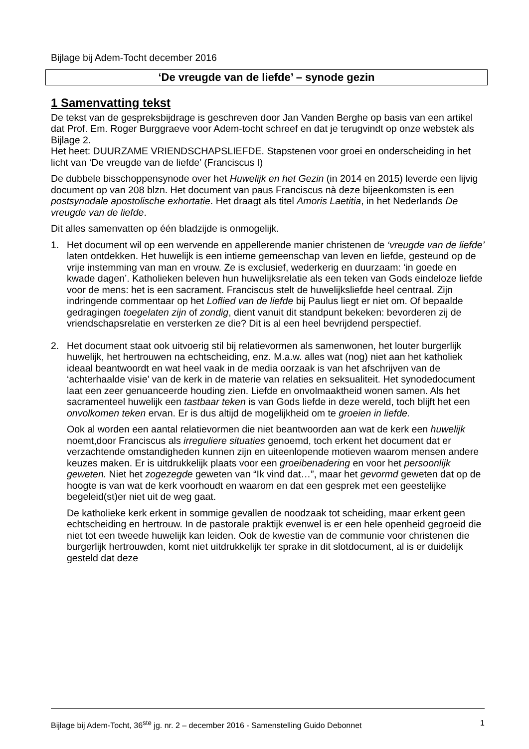Bijlage bij Adem-Tocht december 2016
‘De vreugde van de liefde’ – synode gezin
1 Samenvatting tekst
De tekst van de gespreksbijdrage is geschreven door Jan Vanden Berghe op basis van een artikel dat Prof. Em. Roger Burggraeve voor Adem-tocht schreef en dat je terugvindt op onze webstek als Bijlage 2.
Het heet: DUURZAME VRIENDSCHAPSLIEFDE. Stapstenen voor groei en onderscheiding in het licht van ‘De vreugde van de liefde’ (Franciscus I)
De dubbele bisschoppensynode over het Huwelijk en het Gezin (in 2014 en 2015) leverde een lijvig document op van 208 blzn. Het document van paus Franciscus nà deze bijeenkomsten is een postsynodale apostolische exhortatie. Het draagt als titel Amoris Laetitia, in het Nederlands De vreugde van de liefde.
Dit alles samenvatten op één bladzijde is onmogelijk.
1. Het document wil op een wervende en appellerende manier christenen de ‘vreugde van de liefde’ laten ontdekken. Het huwelijk is een intieme gemeenschap van leven en liefde, gesteund op de vrije instemming van man en vrouw. Ze is exclusief, wederkerig en duurzaam: ‘in goede en kwade dagen’. Katholieken beleven hun huwelijksrelatie als een teken van Gods eindeloze liefde voor de mens: het is een sacrament. Franciscus stelt de huwelijksliefde heel centraal. Zijn indringende commentaar op het Loflied van de liefde bij Paulus liegt er niet om. Of bepaalde gedragingen toegelaten zijn of zondig, dient vanuit dit standpunt bekeken: bevorderen zij de vriendschapsrelatie en versterken ze die? Dit is al een heel bevrijdend perspectief.
2. Het document staat ook uitvoerig stil bij relatievormen als samenwonen, het louter burgerlijk huwelijk, het hertrouwen na echtscheiding, enz. M.a.w. alles wat (nog) niet aan het katholiek ideaal beantwoordt en wat heel vaak in de media oorzaak is van het afschrijven van de ‘achterhaalde visie’ van de kerk in de materie van relaties en seksualiteit. Het synodedocument laat een zeer genuanceerde houding zien. Liefde en onvolmaaktheid wonen samen. Als het sacramenteel huwelijk een tastbaar teken is van Gods liefde in deze wereld, toch blijft het een onvolkomen teken ervan. Er is dus altijd de mogelijkheid om te groeien in liefde.
Ook al worden een aantal relatievormen die niet beantwoorden aan wat de kerk een huwelijk noemt,door Franciscus als irreguliere situaties genoemd, toch erkent het document dat er verzachtende omstandigheden kunnen zijn en uiteenlopende motieven waarom mensen andere keuzes maken. Er is uitdrukkelijk plaats voor een groeibenadering en voor het persoonlijk geweten. Niet het zogezegde geweten van “Ik vind dat…”, maar het gevormd geweten dat op de hoogte is van wat de kerk voorhoudt en waarom en dat een gesprek met een geestelijke begeleid(st)er niet uit de weg gaat.
De katholieke kerk erkent in sommige gevallen de noodzaak tot scheiding, maar erkent geen echtscheiding en hertrouw. In de pastorale praktijk evenwel is er een hele openheid gegroeid die niet tot een tweede huwelijk kan leiden. Ook de kwestie van de communie voor christenen die burgerlijk hertrouwden, komt niet uitdrukkelijk ter sprake in dit slotdocument, al is er duidelijk gesteld dat deze
Bijlage bij Adem-Tocht, 36<sup>ste</sup> jg. nr. 2 – december 2016 - Samenstelling Guido Debonnet 1